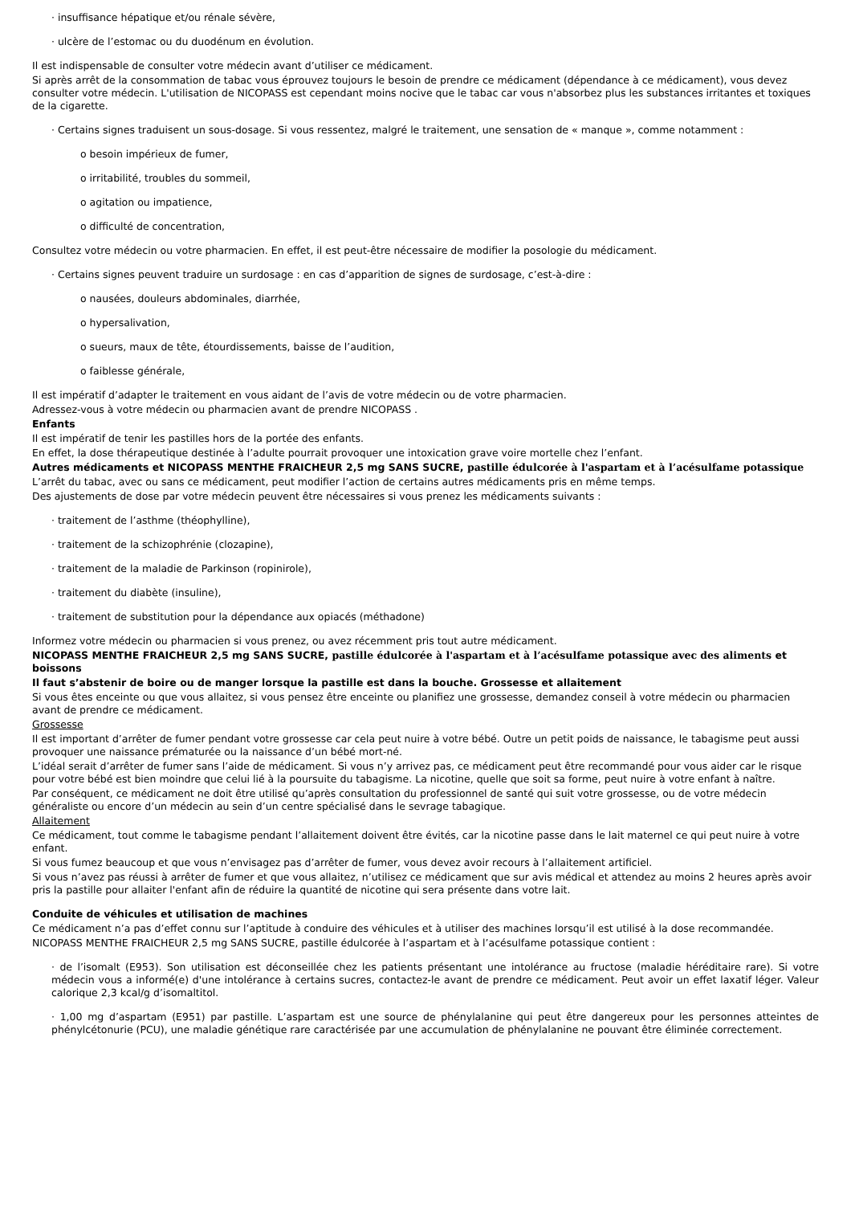· insuffisance hépatique et/ou rénale sévère,
· ulcère de l’estomac ou du duodénum en évolution.
Il est indispensable de consulter votre médecin avant d’utiliser ce médicament.
Si après arrêt de la consommation de tabac vous éprouvez toujours le besoin de prendre ce médicament (dépendance à ce médicament), vous devez consulter votre médecin. L'utilisation de NICOPASS est cependant moins nocive que le tabac car vous n'absorbez plus les substances irritantes et toxiques de la cigarette.
· Certains signes traduisent un sous-dosage. Si vous ressentez, malgré le traitement, une sensation de « manque », comme notamment :
o besoin impérieux de fumer,
o irritabilité, troubles du sommeil,
o agitation ou impatience,
o difficulté de concentration,
Consultez votre médecin ou votre pharmacien. En effet, il est peut-être nécessaire de modifier la posologie du médicament.
· Certains signes peuvent traduire un surdosage : en cas d’apparition de signes de surdosage, c’est-à-dire :
o nausées, douleurs abdominales, diarrhée,
o hypersalivation,
o sueurs, maux de tête, étourdissements, baisse de l’audition,
o faiblesse générale,
Il est impératif d’adapter le traitement en vous aidant de l’avis de votre médecin ou de votre pharmacien.
Adressez-vous à votre médecin ou pharmacien avant de prendre NICOPASS .
Enfants
Il est impératif de tenir les pastilles hors de la portée des enfants.
En effet, la dose thérapeutique destinée à l’adulte pourrait provoquer une intoxication grave voire mortelle chez l’enfant.
Autres médicaments et NICOPASS MENTHE FRAICHEUR 2,5 mg SANS SUCRE, pastille édulcorée à l'aspartam et à l’acésulfame potassique
L’arrêt du tabac, avec ou sans ce médicament, peut modifier l’action de certains autres médicaments pris en même temps.
Des ajustements de dose par votre médecin peuvent être nécessaires si vous prenez les médicaments suivants :
· traitement de l’asthme (théophylline),
· traitement de la schizophrénie (clozapine),
· traitement de la maladie de Parkinson (ropinirole),
· traitement du diabète (insuline),
· traitement de substitution pour la dépendance aux opiacés (méthadone)
Informez votre médecin ou pharmacien si vous prenez, ou avez récemment pris tout autre médicament.
NICOPASS MENTHE FRAICHEUR 2,5 mg SANS SUCRE, pastille édulcorée à l'aspartam et à l’acésulfame potassique avec des aliments et boissons
Il faut s’abstenir de boire ou de manger lorsque la pastille est dans la bouche. Grossesse et allaitement
Si vous êtes enceinte ou que vous allaitez, si vous pensez être enceinte ou planifiez une grossesse, demandez conseil à votre médecin ou pharmacien avant de prendre ce médicament.
Grossesse
Il est important d’arrêter de fumer pendant votre grossesse car cela peut nuire à votre bébé. Outre un petit poids de naissance, le tabagisme peut aussi provoquer une naissance prématurée ou la naissance d’un bébé mort-né.
L’idéal serait d’arrêter de fumer sans l’aide de médicament. Si vous n’y arrivez pas, ce médicament peut être recommandé pour vous aider car le risque pour votre bébé est bien moindre que celui lié à la poursuite du tabagisme. La nicotine, quelle que soit sa forme, peut nuire à votre enfant à naître.
Par conséquent, ce médicament ne doit être utilisé qu’après consultation du professionnel de santé qui suit votre grossesse, ou de votre médecin généraliste ou encore d’un médecin au sein d’un centre spécialisé dans le sevrage tabagique.
Allaitement
Ce médicament, tout comme le tabagisme pendant l’allaitement doivent être évités, car la nicotine passe dans le lait maternel ce qui peut nuire à votre enfant.
Si vous fumez beaucoup et que vous n’envisagez pas d’arrêter de fumer, vous devez avoir recours à l’allaitement artificiel.
Si vous n’avez pas réussi à arrêter de fumer et que vous allaitez, n’utilisez ce médicament que sur avis médical et attendez au moins 2 heures après avoir pris la pastille pour allaiter l'enfant afin de réduire la quantité de nicotine qui sera présente dans votre lait.
Conduite de véhicules et utilisation de machines
Ce médicament n’a pas d’effet connu sur l’aptitude à conduire des véhicules et à utiliser des machines lorsqu’il est utilisé à la dose recommandée.
NICOPASS MENTHE FRAICHEUR 2,5 mg SANS SUCRE, pastille édulcorée à l’aspartam et à l’acésulfame potassique contient :
· de l’isomalt (E953). Son utilisation est déconseillée chez les patients présentant une intolérance au fructose (maladie héréditaire rare). Si votre médecin vous a informé(e) d'une intolérance à certains sucres, contactez-le avant de prendre ce médicament. Peut avoir un effet laxatif léger. Valeur calorique 2,3 kcal/g d’isomaltitol.
· 1,00 mg d’aspartam (E951) par pastille. L’aspartam est une source de phénylalanine qui peut être dangereux pour les personnes atteintes de phénylcétonurie (PCU), une maladie génétique rare caractérisée par une accumulation de phénylalanine ne pouvant être éliminée correctement.